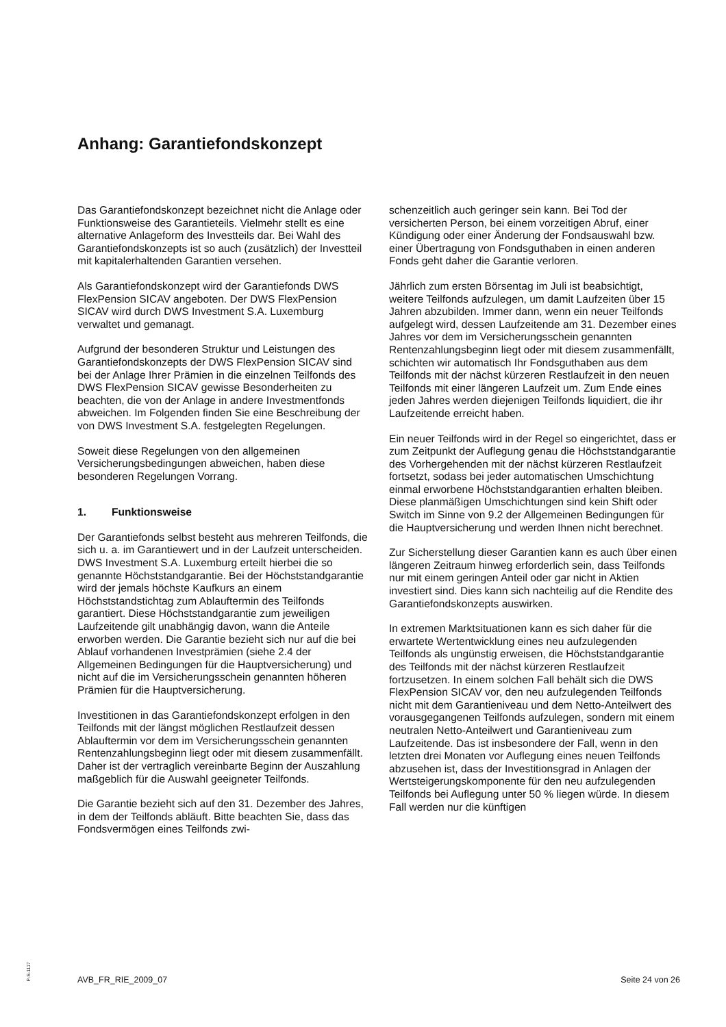Anhang: Garantiefondskonzept
Das Garantiefondskonzept bezeichnet nicht die Anlage oder Funktionsweise des Garantieteils. Vielmehr stellt es eine alternative Anlageform des Investteils dar. Bei Wahl des Garantiefondskonzepts ist so auch (zusätzlich) der Investteil mit kapitalerhaltenden Garantien versehen.
Als Garantiefondskonzept wird der Garantiefonds DWS FlexPension SICAV angeboten. Der DWS FlexPension SICAV wird durch DWS Investment S.A. Luxemburg verwaltet und gemanagt.
Aufgrund der besonderen Struktur und Leistungen des Garantiefondskonzepts der DWS FlexPension SICAV sind bei der Anlage Ihrer Prämien in die einzelnen Teilfonds des DWS FlexPension SICAV gewisse Besonderheiten zu beachten, die von der Anlage in andere Investmentfonds abweichen. Im Folgenden finden Sie eine Beschreibung der von DWS Investment S.A. festgelegten Regelungen.
Soweit diese Regelungen von den allgemeinen Versicherungsbedingungen abweichen, haben diese besonderen Regelungen Vorrang.
1. Funktionsweise
Der Garantiefonds selbst besteht aus mehreren Teilfonds, die sich u. a. im Garantiewert und in der Laufzeit unterscheiden. DWS Investment S.A. Luxemburg erteilt hierbei die so genannte Höchststandgarantie. Bei der Höchststandgarantie wird der jemals höchste Kaufkurs an einem Höchststandstichtag zum Ablauftermin des Teilfonds garantiert. Diese Höchststandgarantie zum jeweiligen Laufzeitende gilt unabhängig davon, wann die Anteile erworben werden. Die Garantie bezieht sich nur auf die bei Ablauf vorhandenen Investprämien (siehe 2.4 der Allgemeinen Bedingungen für die Hauptversicherung) und nicht auf die im Versicherungsschein genannten höheren Prämien für die Hauptversicherung.
Investitionen in das Garantiefondskonzept erfolgen in den Teilfonds mit der längst möglichen Restlaufzeit dessen Ablauftermin vor dem im Versicherungsschein genannten Rentenzahlungsbeginn liegt oder mit diesem zusammenfällt. Daher ist der vertraglich vereinbarte Beginn der Auszahlung maßgeblich für die Auswahl geeigneter Teilfonds.
Die Garantie bezieht sich auf den 31. Dezember des Jahres, in dem der Teilfonds abläuft. Bitte beachten Sie, dass das Fondsvermögen eines Teilfonds zwi-
schenzeitlich auch geringer sein kann. Bei Tod der versicherten Person, bei einem vorzeitigen Abruf, einer Kündigung oder einer Änderung der Fondsauswahl bzw. einer Übertragung von Fondsguthaben in einen anderen Fonds geht daher die Garantie verloren.
Jährlich zum ersten Börsentag im Juli ist beabsichtigt, weitere Teilfonds aufzulegen, um damit Laufzeiten über 15 Jahren abzubilden. Immer dann, wenn ein neuer Teilfonds aufgelegt wird, dessen Laufzeitende am 31. Dezember eines Jahres vor dem im Versicherungsschein genannten Rentenzahlungsbeginn liegt oder mit diesem zusammenfällt, schichten wir automatisch Ihr Fondsguthaben aus dem Teilfonds mit der nächst kürzeren Restlaufzeit in den neuen Teilfonds mit einer längeren Laufzeit um. Zum Ende eines jeden Jahres werden diejenigen Teilfonds liquidiert, die ihr Laufzeitende erreicht haben.
Ein neuer Teilfonds wird in der Regel so eingerichtet, dass er zum Zeitpunkt der Auflegung genau die Höchststandgarantie des Vorhergehenden mit der nächst kürzeren Restlaufzeit fortsetzt, sodass bei jeder automatischen Umschichtung einmal erworbene Höchststandgarantien erhalten bleiben. Diese planmäßigen Umschichtungen sind kein Shift oder Switch im Sinne von 9.2 der Allgemeinen Bedingungen für die Hauptversicherung und werden Ihnen nicht berechnet.
Zur Sicherstellung dieser Garantien kann es auch über einen längeren Zeitraum hinweg erforderlich sein, dass Teilfonds nur mit einem geringen Anteil oder gar nicht in Aktien investiert sind. Dies kann sich nachteilig auf die Rendite des Garantiefondskonzepts auswirken.
In extremen Marktsituationen kann es sich daher für die erwartete Wertentwicklung eines neu aufzulegenden Teilfonds als ungünstig erweisen, die Höchststandgarantie des Teilfonds mit der nächst kürzeren Restlaufzeit fortzusetzen. In einem solchen Fall behält sich die DWS FlexPension SICAV vor, den neu aufzulegenden Teilfonds nicht mit dem Garantieniveau und dem Netto-Anteilwert des vorausgegangenen Teilfonds aufzulegen, sondern mit einem neutralen Netto-Anteilwert und Garantieniveau zum Laufzeitende. Das ist insbesondere der Fall, wenn in den letzten drei Monaten vor Auflegung eines neuen Teilfonds abzusehen ist, dass der Investitionsgrad in Anlagen der Wertsteigerungskomponente für den neu aufzulegenden Teilfonds bei Auflegung unter 50 % liegen würde. In diesem Fall werden nur die künftigen
P-S-1117
AVB_FR_RIE_2009_07 Seite 24 von 26